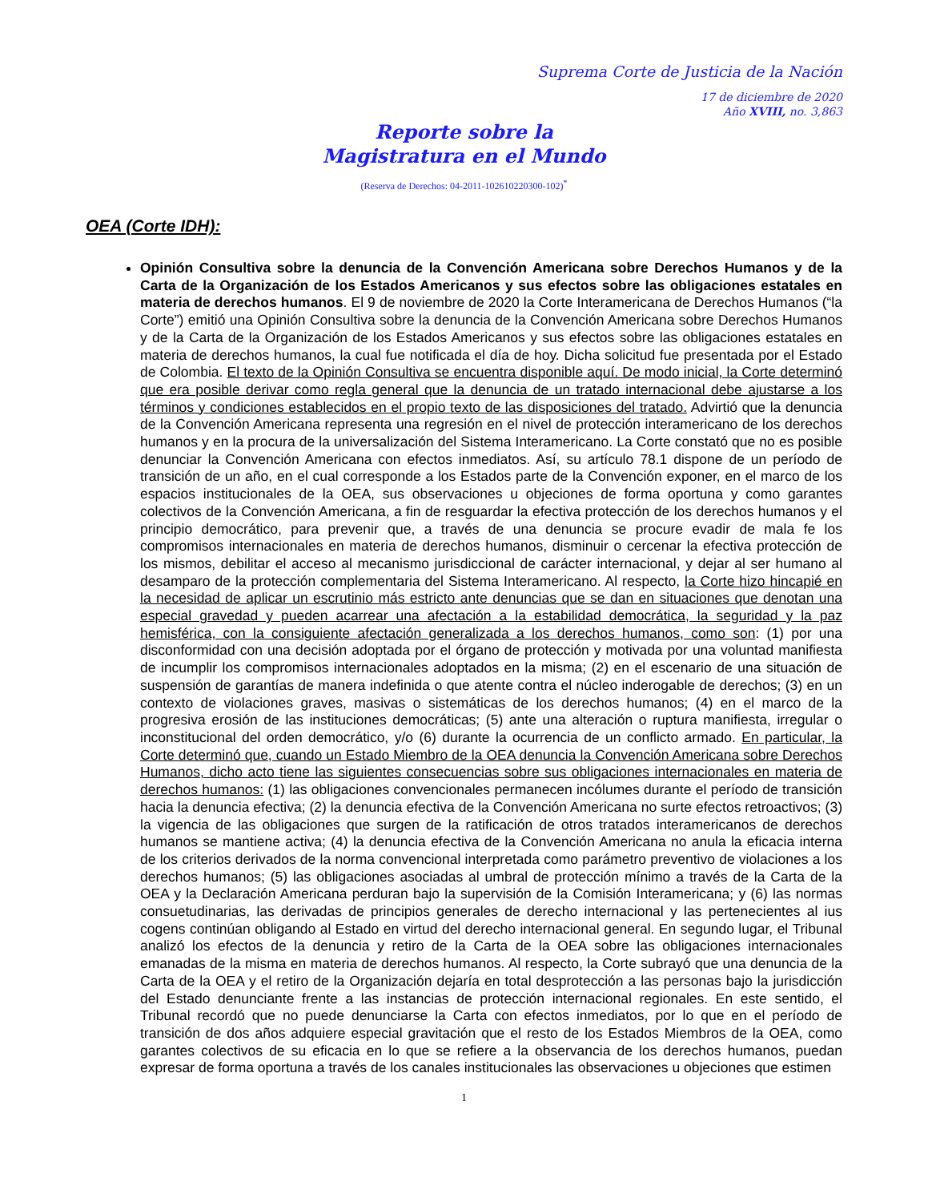Suprema Corte de Justicia de la Nación
17 de diciembre de 2020
Año XVIII, no. 3,863
Reporte sobre la
Magistratura en el Mundo
(Reserva de Derechos: 04-2011-102610220300-102)<sup>*</sup>
OEA (Corte IDH):
Opinión Consultiva sobre la denuncia de la Convención Americana sobre Derechos Humanos y de la Carta de la Organización de los Estados Americanos y sus efectos sobre las obligaciones estatales en materia de derechos humanos. El 9 de noviembre de 2020 la Corte Interamericana de Derechos Humanos (“la Corte”) emitió una Opinión Consultiva sobre la denuncia de la Convención Americana sobre Derechos Humanos y de la Carta de la Organización de los Estados Americanos y sus efectos sobre las obligaciones estatales en materia de derechos humanos, la cual fue notificada el día de hoy. Dicha solicitud fue presentada por el Estado de Colombia. El texto de la Opinión Consultiva se encuentra disponible aquí. De modo inicial, la Corte determinó que era posible derivar como regla general que la denuncia de un tratado internacional debe ajustarse a los términos y condiciones establecidos en el propio texto de las disposiciones del tratado. Advirtió que la denuncia de la Convención Americana representa una regresión en el nivel de protección interamericano de los derechos humanos y en la procura de la universalización del Sistema Interamericano. La Corte constató que no es posible denunciar la Convención Americana con efectos inmediatos. Así, su artículo 78.1 dispone de un período de transición de un año, en el cual corresponde a los Estados parte de la Convención exponer, en el marco de los espacios institucionales de la OEA, sus observaciones u objeciones de forma oportuna y como garantes colectivos de la Convención Americana, a fin de resguardar la efectiva protección de los derechos humanos y el principio democrático, para prevenir que, a través de una denuncia se procure evadir de mala fe los compromisos internacionales en materia de derechos humanos, disminuir o cercenar la efectiva protección de los mismos, debilitar el acceso al mecanismo jurisdiccional de carácter internacional, y dejar al ser humano al desamparo de la protección complementaria del Sistema Interamericano. Al respecto, la Corte hizo hincapié en la necesidad de aplicar un escrutinio más estricto ante denuncias que se dan en situaciones que denotan una especial gravedad y pueden acarrear una afectación a la estabilidad democrática, la seguridad y la paz hemisférica, con la consiguiente afectación generalizada a los derechos humanos, como son: (1) por una disconformidad con una decisión adoptada por el órgano de protección y motivada por una voluntad manifiesta de incumplir los compromisos internacionales adoptados en la misma; (2) en el escenario de una situación de suspensión de garantías de manera indefinida o que atente contra el núcleo inderogable de derechos; (3) en un contexto de violaciones graves, masivas o sistemáticas de los derechos humanos; (4) en el marco de la progresiva erosión de las instituciones democráticas; (5) ante una alteración o ruptura manifiesta, irregular o inconstitucional del orden democrático, y/o (6) durante la ocurrencia de un conflicto armado. En particular, la Corte determinó que, cuando un Estado Miembro de la OEA denuncia la Convención Americana sobre Derechos Humanos, dicho acto tiene las siguientes consecuencias sobre sus obligaciones internacionales en materia de derechos humanos: (1) las obligaciones convencionales permanecen incólumes durante el período de transición hacia la denuncia efectiva; (2) la denuncia efectiva de la Convención Americana no surte efectos retroactivos; (3) la vigencia de las obligaciones que surgen de la ratificación de otros tratados interamericanos de derechos humanos se mantiene activa; (4) la denuncia efectiva de la Convención Americana no anula la eficacia interna de los criterios derivados de la norma convencional interpretada como parámetro preventivo de violaciones a los derechos humanos; (5) las obligaciones asociadas al umbral de protección mínimo a través de la Carta de la OEA y la Declaración Americana perduran bajo la supervisión de la Comisión Interamericana; y (6) las normas consuetudinarias, las derivadas de principios generales de derecho internacional y las pertenecientes al ius cogens continúan obligando al Estado en virtud del derecho internacional general. En segundo lugar, el Tribunal analizó los efectos de la denuncia y retiro de la Carta de la OEA sobre las obligaciones internacionales emanadas de la misma en materia de derechos humanos. Al respecto, la Corte subrayó que una denuncia de la Carta de la OEA y el retiro de la Organización dejaría en total desprotección a las personas bajo la jurisdicción del Estado denunciante frente a las instancias de protección internacional regionales. En este sentido, el Tribunal recordó que no puede denunciarse la Carta con efectos inmediatos, por lo que en el período de transición de dos años adquiere especial gravitación que el resto de los Estados Miembros de la OEA, como garantes colectivos de su eficacia en lo que se refiere a la observancia de los derechos humanos, puedan expresar de forma oportuna a través de los canales institucionales las observaciones u objeciones que estimen
1